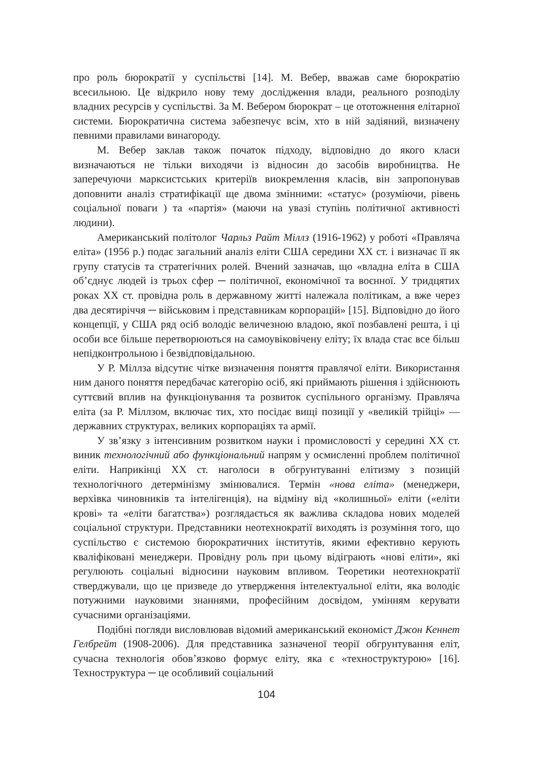про роль бюрократії у суспільстві [14]. М. Вебер, вважав саме бюрократію всесильною. Це відкрило нову тему дослідження влади, реального розподілу владних ресурсів у суспільстві. За М. Вебером бюрократ – це ототожнення елітарної системи. Бюрократична система забезпечує всім, хто в ній задіяний, визначену певними правилами винагороду.
М. Вебер заклав також початок підходу, відповідно до якого класи визначаються не тільки виходячи із відносин до засобів виробництва. Не заперечуючи марксистських критеріїв виокремлення класів, він запропонував доповнити аналіз стратифікації ще двома змінними: «статус» (розуміючи, рівень соціальної поваги ) та «партія» (маючи на увазі ступінь політичної активності людини).
Американський політолог Чарльз Райт Міллз (1916-1962) у роботі «Правляча еліта» (1956 р.) подає загальний аналіз еліти США середини ХХ ст. і визначає її як групу статусів та стратегічних ролей. Вчений зазначав, що «владна еліта в США об’єднує людей із трьох сфер ─ політичної, економічної та воєнної. У тридцятих роках ХХ ст. провідна роль в державному житті належала політикам, а вже через два десятиріччя ─ військовим і представникам корпорацій» [15]. Відповідно до його концепції, у США ряд осіб володіє величезною владою, якої позбавлені решта, і ці особи все більше перетворюються на самоувіковічену еліту; їх влада стає все більш непідконтрольною і безвідповідальною.
У Р. Міллза відсутнє чітке визначення поняття правлячої еліти. Використання ним даного поняття передбачає категорію осіб, які приймають рішення і здійснюють суттєвий вплив на функціонування та розвиток суспільного організму. Правляча еліта (за Р. Міллзом, включає тих, хто посідає вищі позиції у «великій трійці» — державних структурах, великих корпораціях та армії.
У зв’язку з інтенсивним розвитком науки і промисловості у середині ХХ ст. виник технологічний або функціональний напрям у осмисленні проблем політичної еліти. Наприкінці ХХ ст. наголоси в обгрунтуванні елітизму з позицій технологічного детермінізму змінювалися. Термін «нова еліта» (менеджери, верхівка чиновників та інтелігенція), на відміну від «колишньої» еліти («еліти крові» та «еліти багатства») розглядається як важлива складова нових моделей соціальної структури. Представники неотехнократії виходять із розуміння того, що суспільство є системою бюрократичних інститутів, якими ефективно керують кваліфіковані менеджери. Провідну роль при цьому відіграють «нові еліти», які регулюють соціальні відносини науковим впливом. Теоретики неотехнократії стверджували, що це призведе до утвердження інтелектуальної еліти, яка володіє потужними науковими знаннями, професійним досвідом, умінням керувати сучасними організаціями.
Подібні погляди висловлював відомий американський економіст Джон Кеннет Гелбрейт (1908-2006). Для представника зазначеної теорії обгрунтування еліт, сучасна технологія обов’язково формує еліту, яка є «техноструктурою» [16]. Техноструктура ─ це особливий соціальний
104